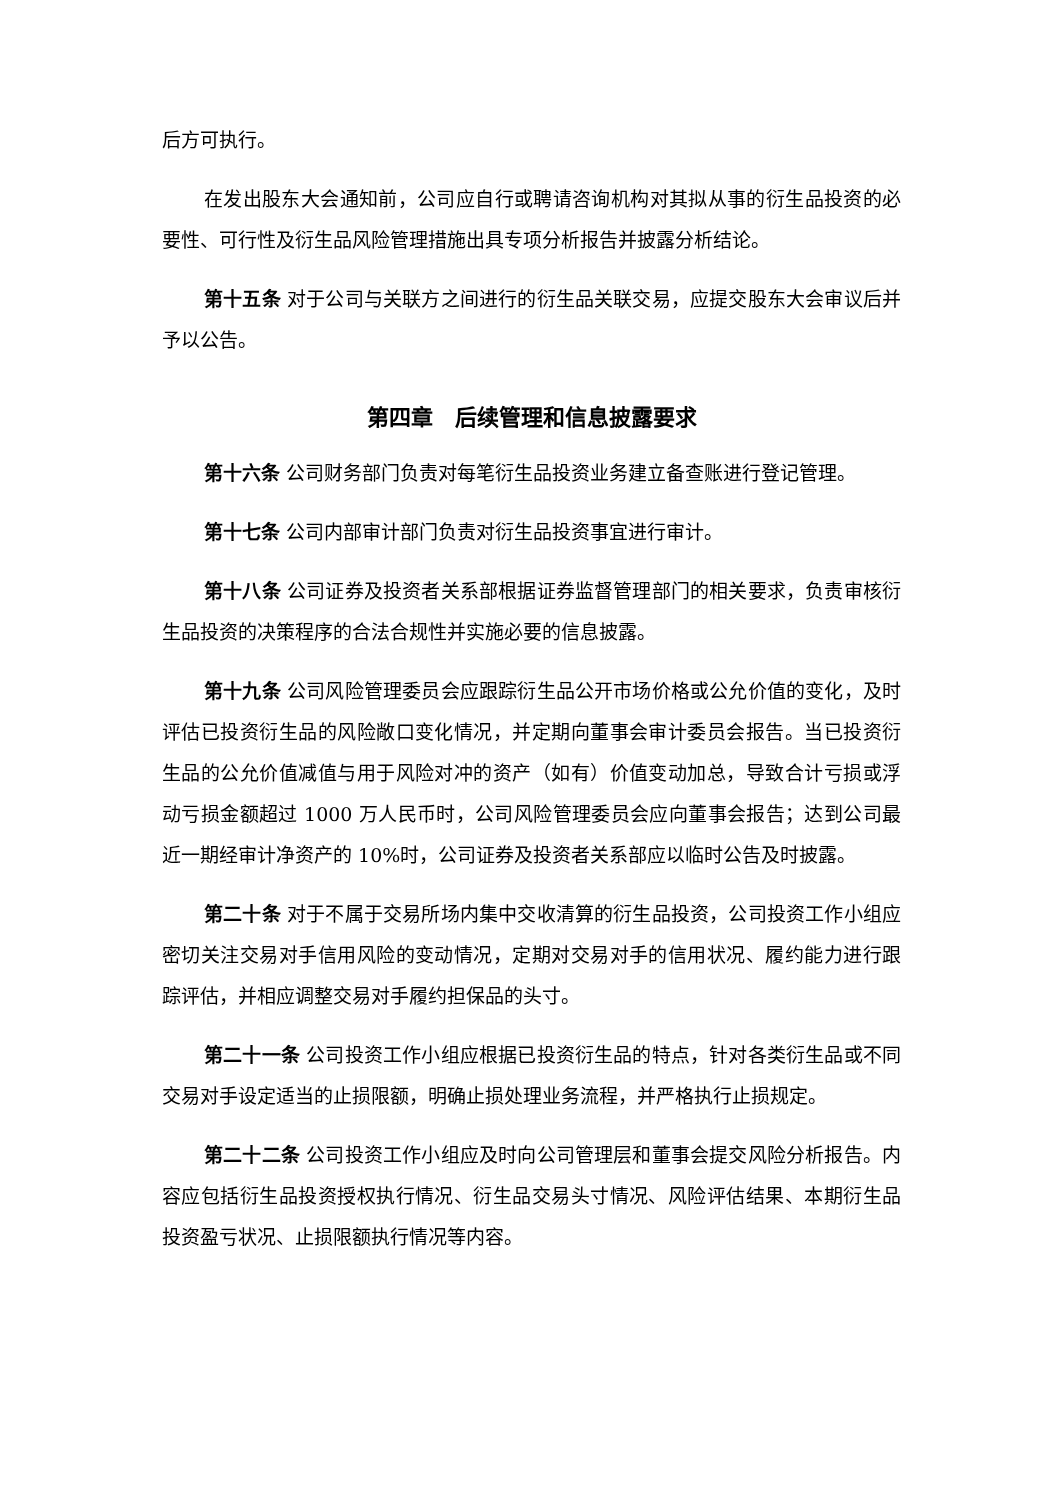后方可执行。
在发出股东大会通知前，公司应自行或聘请咨询机构对其拟从事的衍生品投资的必要性、可行性及衍生品风险管理措施出具专项分析报告并披露分析结论。
第十五条 对于公司与关联方之间进行的衍生品关联交易，应提交股东大会审议后并予以公告。
第四章　后续管理和信息披露要求
第十六条 公司财务部门负责对每笔衍生品投资业务建立备查账进行登记管理。
第十七条 公司内部审计部门负责对衍生品投资事宜进行审计。
第十八条 公司证券及投资者关系部根据证券监督管理部门的相关要求，负责审核衍生品投资的决策程序的合法合规性并实施必要的信息披露。
第十九条 公司风险管理委员会应跟踪衍生品公开市场价格或公允价值的变化，及时评估已投资衍生品的风险敞口变化情况，并定期向董事会审计委员会报告。当已投资衍生品的公允价值减值与用于风险对冲的资产（如有）价值变动加总，导致合计亏损或浮动亏损金额超过 1000 万人民币时，公司风险管理委员会应向董事会报告；达到公司最近一期经审计净资产的 10%时，公司证券及投资者关系部应以临时公告及时披露。
第二十条 对于不属于交易所场内集中交收清算的衍生品投资，公司投资工作小组应密切关注交易对手信用风险的变动情况，定期对交易对手的信用状况、履约能力进行跟踪评估，并相应调整交易对手履约担保品的头寸。
第二十一条 公司投资工作小组应根据已投资衍生品的特点，针对各类衍生品或不同交易对手设定适当的止损限额，明确止损处理业务流程，并严格执行止损规定。
第二十二条 公司投资工作小组应及时向公司管理层和董事会提交风险分析报告。内容应包括衍生品投资授权执行情况、衍生品交易头寸情况、风险评估结果、本期衍生品投资盈亏状况、止损限额执行情况等内容。